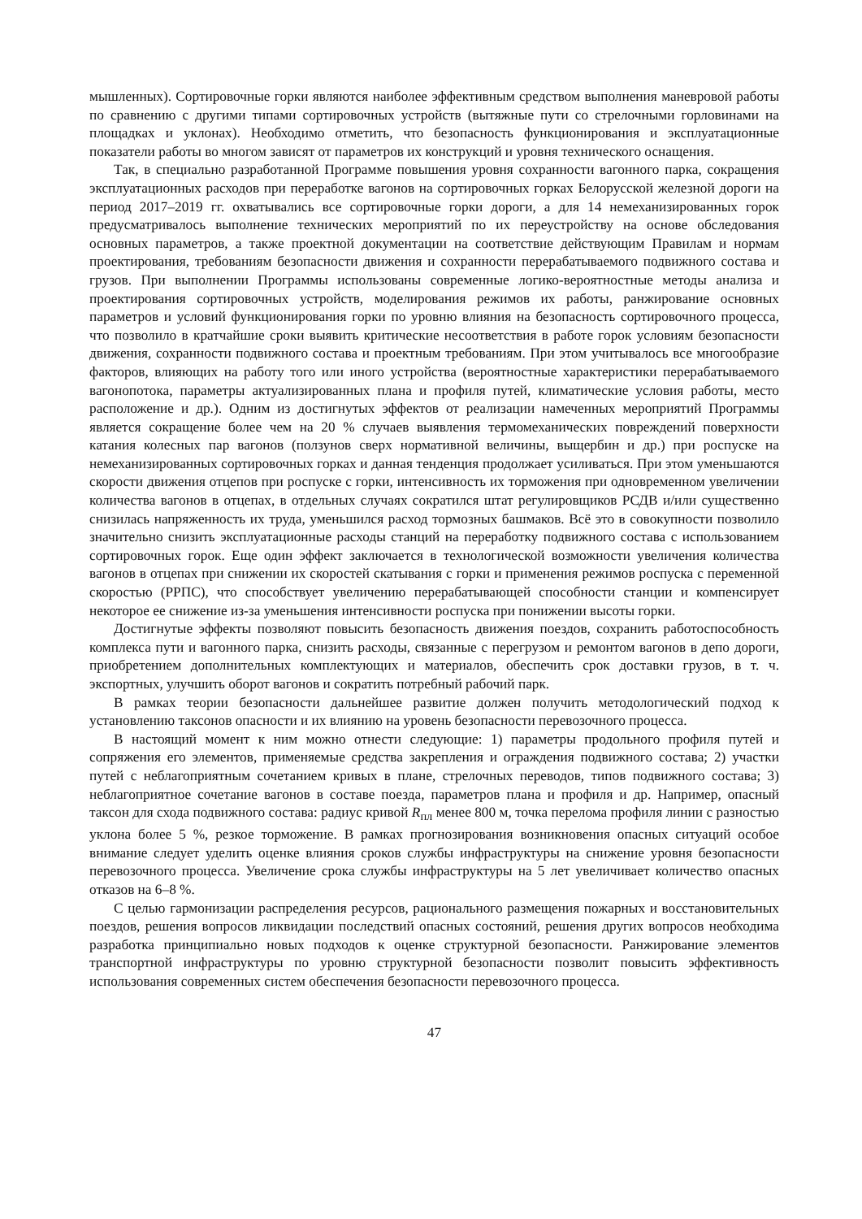мышленных). Сортировочные горки являются наиболее эффективным средством выполнения маневровой работы по сравнению с другими типами сортировочных устройств (вытяжные пути со стрелочными горловинами на площадках и уклонах). Необходимо отметить, что безопасность функционирования и эксплуатационные показатели работы во многом зависят от параметров их конструкций и уровня технического оснащения.
Так, в специально разработанной Программе повышения уровня сохранности вагонного парка, сокращения эксплуатационных расходов при переработке вагонов на сортировочных горках Белорусской железной дороги на период 2017–2019 гг. охватывались все сортировочные горки дороги, а для 14 немеханизированных горок предусматривалось выполнение технических мероприятий по их переустройству на основе обследования основных параметров, а также проектной документации на соответствие действующим Правилам и нормам проектирования, требованиям безопасности движения и сохранности перерабатываемого подвижного состава и грузов. При выполнении Программы использованы современные логико-вероятностные методы анализа и проектирования сортировочных устройств, моделирования режимов их работы, ранжирование основных параметров и условий функционирования горки по уровню влияния на безопасность сортировочного процесса, что позволило в кратчайшие сроки выявить критические несоответствия в работе горок условиям безопасности движения, сохранности подвижного состава и проектным требованиям. При этом учитывалось все многообразие факторов, влияющих на работу того или иного устройства (вероятностные характеристики перерабатываемого вагонопотока, параметры актуализированных плана и профиля путей, климатические условия работы, место расположение и др.). Одним из достигнутых эффектов от реализации намеченных мероприятий Программы является сокращение более чем на 20 % случаев выявления термомеханических повреждений поверхности катания колесных пар вагонов (ползунов сверх нормативной величины, выщербин и др.) при роспуске на немеханизированных сортировочных горках и данная тенденция продолжает усиливаться. При этом уменьшаются скорости движения отцепов при роспуске с горки, интенсивность их торможения при одновременном увеличении количества вагонов в отцепах, в отдельных случаях сократился штат регулировщиков РСДВ и/или существенно снизилась напряженность их труда, уменьшился расход тормозных башмаков. Всё это в совокупности позволило значительно снизить эксплуатационные расходы станций на переработку подвижного состава с использованием сортировочных горок. Еще один эффект заключается в технологической возможности увеличения количества вагонов в отцепах при снижении их скоростей скатывания с горки и применения режимов роспуска с переменной скоростью (РРПС), что способствует увеличению перерабатывающей способности станции и компенсирует некоторое ее снижение из-за уменьшения интенсивности роспуска при понижении высоты горки.
Достигнутые эффекты позволяют повысить безопасность движения поездов, сохранить работоспособность комплекса пути и вагонного парка, снизить расходы, связанные с перегрузом и ремонтом вагонов в депо дороги, приобретением дополнительных комплектующих и материалов, обеспечить срок доставки грузов, в т. ч. экспортных, улучшить оборот вагонов и сократить потребный рабочий парк.
В рамках теории безопасности дальнейшее развитие должен получить методологический подход к установлению таксонов опасности и их влиянию на уровень безопасности перевозочного процесса.
В настоящий момент к ним можно отнести следующие: 1) параметры продольного профиля путей и сопряжения его элементов, применяемые средства закрепления и ограждения подвижного состава; 2) участки путей с неблагоприятным сочетанием кривых в плане, стрелочных переводов, типов подвижного состава; 3) неблагоприятное сочетание вагонов в составе поезда, параметров плана и профиля и др. Например, опасный таксон для схода подвижного состава: радиус кривой R<sub>пл</sub> менее 800 м, точка перелома профиля линии с разностью уклона более 5 %, резкое торможение. В рамках прогнозирования возникновения опасных ситуаций особое внимание следует уделить оценке влияния сроков службы инфраструктуры на снижение уровня безопасности перевозочного процесса. Увеличение срока службы инфраструктуры на 5 лет увеличивает количество опасных отказов на 6–8 %.
С целью гармонизации распределения ресурсов, рационального размещения пожарных и восстановительных поездов, решения вопросов ликвидации последствий опасных состояний, решения других вопросов необходима разработка принципиально новых подходов к оценке структурной безопасности. Ранжирование элементов транспортной инфраструктуры по уровню структурной безопасности позволит повысить эффективность использования современных систем обеспечения безопасности перевозочного процесса.
47